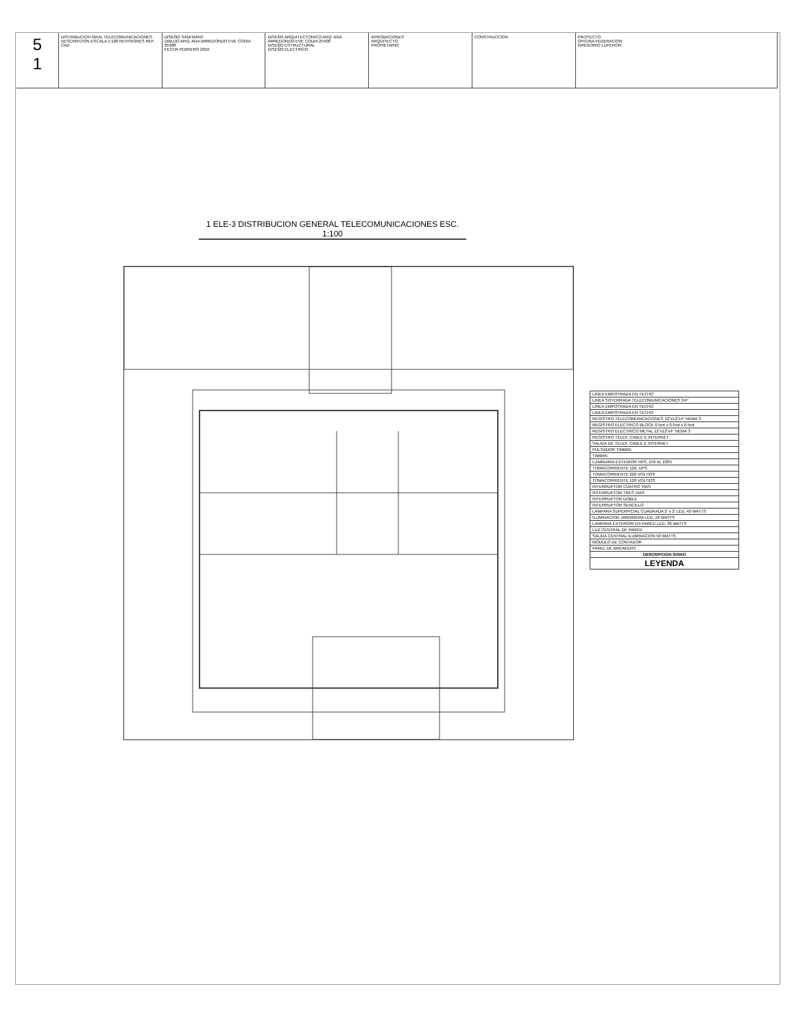5
1
DISTRIBUCION GRAL TELECOMUNICACIONES
DESCRIPCION ESCALA 1:100 REVISIONES REF. CAD
DISEÑO SANITARIO
DIBUJO ARQ. ANA ARREDONDO EVE CODIA 25408
FECHA FEBRERO 2016
DISEÑO ARQUITECTONICO ARQ. ANA ARREDONDO EVE CODIA 25408
DISEÑO ESTRUCTURAL
DISEÑO ELECTRICO
APROBACIONES
ARQUITECTO
PROPIETARIO
CONSTRUCCION PROYECTO
OFICINA FEDERACION
GREGORIO LUPERON
1 ELE-3 DISTRIBUCION GENERAL TELECOMUNICACIONES ESC. 1:100
| LINEA EMPOTRADA EN TECHO |
| LINEA SOTERRADA TELECOMUNICACIONES 3/4" |
| LINEA EMPOTRADA EN TECHO |
| LINEA EMPOTRADA EN TECHO |
| REGISTRO TELECOMUNICACIONES 12"x12"x4" NEMA 3 |
| REGISTRO ELECTRICO BLOCK 0.5mt x 0.5mt x 0.5mt |
| REGISTRO ELECTRICO METAL 12"x12"x4" NEMA 3 |
| REGISTRO TELEF, CABLE E INTERNET |
| SALIDA DE TELEF, CABLE E INTERNET |
| PULSADOR TIMBRE |
| TIMBRE |
| LUMINARIA EXTERIOR HPS, 150 W, 220V |
| TOMACORRIENTE 120, UPS |
| TOMACORRIENTE 220 VOLTIOS |
| TOMACORRIENTE 120 VOLTIOS |
| INTERRUPTOR CUATRO VIAS |
| INTERRUPTOR TRES VIAS |
| INTERRUPTOR DOBLE |
| INTERRUPTOR SENCILLO |
| LAMPARA SUPERFICIAL CUADRADA 2' x 2' LED, 40 WATTS |
| ILUMINACION JARDINERA LED, 18 WATTS |
| LAMPARA EXTERIOR EN PARED LED, 38 WATTS |
| LUZ CENTRAL DE PARED |
| SALIDA CENTRAL ILUMINACION 50 WATTS |
| MODULO DE CONTADOR |
| PANEL DE BREAKERS |
| DESCRIPCION SIGNO |
| LEYENDA |